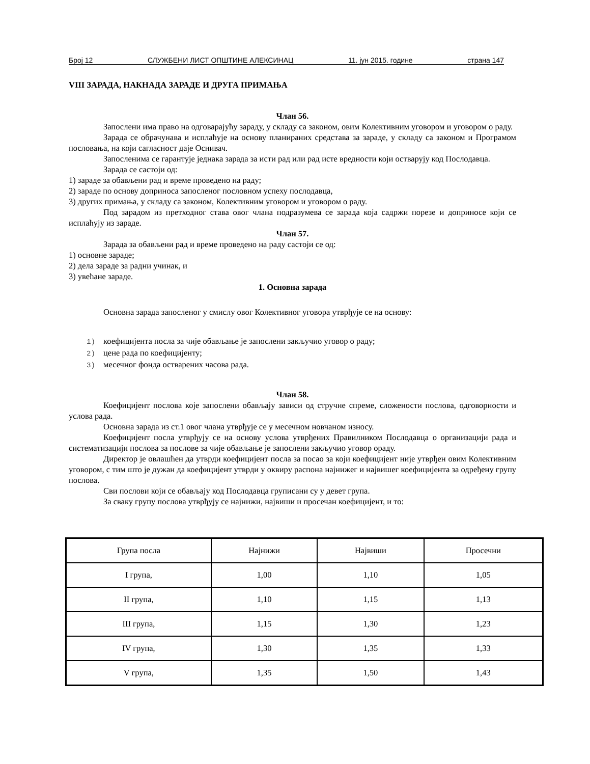Број 12 СЛУЖБЕНИ ЛИСТ ОПШТИНЕ АЛЕКСИНАЦ 11. јун 2015. године страна 147
VIII ЗАРАДА, НАКНАДА ЗАРАДЕ И ДРУГА ПРИМАЊА
Члан 56.
Запослени има право на одговарајућу зараду, у складу са законом, овим Колективним уговором и уговором о раду.
Зарада се обрачунава и исплаћује на основу планираних средстава за зараде, у складу са законом и Програмом пословања, на који сагласност даје Оснивач.
Запосленима се гарантује једнака зарада за исти рад или рад исте вредности који остварују код Послодавца.
Зарада се састоји од:
1) зараде за обављени рад и време проведено на раду;
2) зараде по основу доприноса запосленог пословном успеху послодавца,
3) других примања, у складу са законом, Колективним уговором и уговором о раду.
Под зарадом из претходног става овог члана подразумева се зарада која садржи порезе и доприносе који се исплаћују из зараде.
Члан 57.
Зарада за обављени рад и време проведено на раду састоји се од:
1) основне зараде;
2) дела зараде за радни учинак, и
3) увећане зараде.
1. Основна зарада
Основна зарада запосленог у смислу овог Колективног уговора утврђује се на основу:
1) коефицијента посла за чије обављање је запослени закључио уговор о раду;
2) цене рада по коефицијенту;
3) месечног фонда остварених часова рада.
Члан 58.
Коефицијент послова које запослени обављају зависи од стручне спреме, сложености послова, одговорности и услова рада.
Основна зарада из ст.1 овог члана утврђује се у месечном новчаном износу.
Коефицијент посла утврђују се на основу услова утврђених Правилником Послодавца о организацији рада и систематизацији послова за послове за чије обављање је запослени закључио уговор ораду.
Директор је овлашћен да утврди коефицијент посла за посао за који коефицијент није утврђен овим Колективним уговором, с тим што је дужан да коефицијент утврди у оквиру распона најнижег и највишег коефицијента за одређену групу послова.
Сви послови који се обављају код Послодавца груписани су у девет група.
За сваку групу послова утврђују се најнижи, највиши и просечан коефицијент, и то:
| Група посла | Најнижи | Највиши | Просечни |
| I група, | 1,00 | 1,10 | 1,05 |
| II група, | 1,10 | 1,15 | 1,13 |
| III група, | 1,15 | 1,30 | 1,23 |
| IV група, | 1,30 | 1,35 | 1,33 |
| V група, | 1,35 | 1,50 | 1,43 |